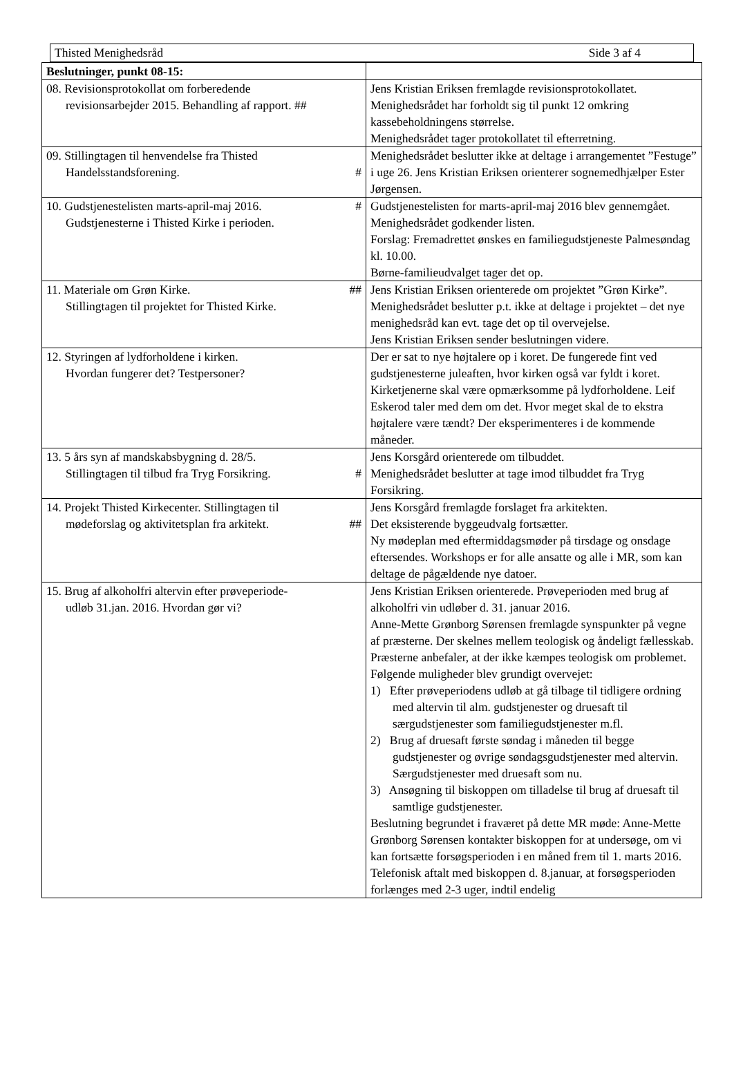Thisted Menighedsråd Side 3 af 4
| Beslutninger, punkt 08-15: | |
| --- | --- |
| 08. Revisionsprotokollat om forberedende revisionsarbejder 2015. Behandling af rapport. ## | Jens Kristian Eriksen fremlagde revisionsprotokollatet. Menighedsrådet har forholdt sig til punkt 12 omkring kassebeholdningens størrelse. Menighedsrådet tager protokollatet til efterretning. |
| 09. Stillingtagen til henvendelse fra Thisted Handelsstandsforening. # | Menighedsrådet beslutter ikke at deltage i arrangementet ”Festuge” i uge 26. Jens Kristian Eriksen orienterer sognemedhjælper Ester Jørgensen. |
| 10. Gudstjenestelisten marts-april-maj 2016. # Gudstjenesterne i Thisted Kirke i perioden. | Gudstjenestelisten for marts-april-maj 2016 blev gennemgået. Menighedsrådet godkender listen. Forslag: Fremadrettet ønskes en familiegudstjeneste Palmesøndag kl. 10.00. Børne-familieudvalget tager det op. |
| 11. Materiale om Grøn Kirke. ## Stillingtagen til projektet for Thisted Kirke. | Jens Kristian Eriksen orienterede om projektet ”Grøn Kirke”. Menighedsrådet beslutter p.t. ikke at deltage i projektet – det nye menighedsråd kan evt. tage det op til overvejelse. Jens Kristian Eriksen sender beslutningen videre. |
| 12. Styringen af lydforholdene i kirken. Hvordan fungerer det? Testpersoner? | Der er sat to nye højtalere op i koret. De fungerede fint ved gudstjenesterne juleaften, hvor kirken også var fyldt i koret. Kirketjenerne skal være opmærksomme på lydforholdene. Leif Eskerod taler med dem om det. Hvor meget skal de to ekstra højtalere være tændt? Der eksperimenteres i de kommende måneder. |
| 13. 5 års syn af mandskabsbygning d. 28/5. Stillingtagen til tilbud fra Tryg Forsikring. # | Jens Korsgård orienterede om tilbuddet. Menighedsrådet beslutter at tage imod tilbuddet fra Tryg Forsikring. |
| 14. Projekt Thisted Kirkecenter. Stillingtagen til mødeforslag og aktivitetsplan fra arkitekt. ## | Jens Korsgård fremlagde forslaget fra arkitekten. Det eksisterende byggeudvalg fortsætter. Ny mødeplan med eftermiddagsmøder på tirsdage og onsdage eftersendes. Workshops er for alle ansatte og alle i MR, som kan deltage de pågældende nye datoer. |
| 15. Brug af alkoholfri altervin efter prøveperiode- udløb 31.jan. 2016. Hvordan gør vi? | Jens Kristian Eriksen orienterede. Prøveperioden med brug af alkoholfri vin udløber d. 31. januar 2016. Anne-Mette Grønborg Sørensen fremlagde synspunkter på vegne af præsterne. Der skelnes mellem teologisk og åndeligt fællesskab. Præsterne anbefaler, at der ikke kæmpes teologisk om problemet. Følgende muligheder blev grundigt overvejet: 1) Efter prøveperiodens udløb at gå tilbage til tidligere ordning med altervin til alm. gudstjenester og druesaft til særgudstjenester som familiegudstjenester m.fl. 2) Brug af druesaft første søndag i måneden til begge gudstjenester og øvrige søndagsgudstjenester med altervin. Særgudstjenester med druesaft som nu. 3) Ansøgning til biskoppen om tilladelse til brug af druesaft til samtlige gudstjenester. Beslutning begrundet i fraværet på dette MR møde: Anne-Mette Grønborg Sørensen kontakter biskoppen for at undersøge, om vi kan fortsætte forsøgsperioden i en måned frem til 1. marts 2016. Telefonisk aftalt med biskoppen d. 8.januar, at forsøgsperioden forlænges med 2-3 uger, indtil endelig |